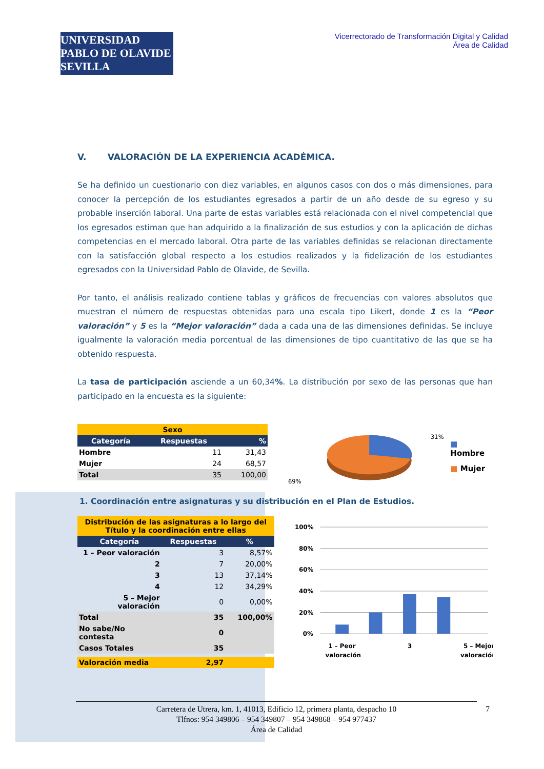UNIVERSIDAD PABLO DE OLAVIDE SEVILLA
Vicerrectorado de Transformación Digital y Calidad
Área de Calidad
V. VALORACIÓN DE LA EXPERIENCIA ACADÉMICA.
Se ha definido un cuestionario con diez variables, en algunos casos con dos o más dimensiones, para conocer la percepción de los estudiantes egresados a partir de un año desde de su egreso y su probable inserción laboral. Una parte de estas variables está relacionada con el nivel competencial que los egresados estiman que han adquirido a la finalización de sus estudios y con la aplicación de dichas competencias en el mercado laboral. Otra parte de las variables definidas se relacionan directamente con la satisfacción global respecto a los estudios realizados y la fidelización de los estudiantes egresados con la Universidad Pablo de Olavide, de Sevilla.
Por tanto, el análisis realizado contiene tablas y gráficos de frecuencias con valores absolutos que muestran el número de respuestas obtenidas para una escala tipo Likert, donde 1 es la “Peor valoración” y 5 es la “Mejor valoración” dada a cada una de las dimensiones definidas. Se incluye igualmente la valoración media porcentual de las dimensiones de tipo cuantitativo de las que se ha obtenido respuesta.
La tasa de participación asciende a un 60,34%. La distribución por sexo de las personas que han participado en la encuesta es la siguiente:
| Sexo | | |
| --- | --- | --- |
| Categoría | Respuestas | % |
| Hombre | 11 | 31,43 |
| Mujer | 24 | 68,57 |
| Total | 35 | 100,00 |
31%
69%
■ Hombre
■ Mujer
1. Coordinación entre asignaturas y su distribución en el Plan de Estudios.
| Distribución de las asignaturas a lo largo del Título y la coordinación entre ellas | | |
| --- | --- | --- |
| Categoría | Respuestas | % |
| 1 – Peor valoración | 3 | 8,57% |
| 2 | 7 | 20,00% |
| 3 | 13 | 37,14% |
| 4 | 12 | 34,29% |
| 5 – Mejor valoración | 0 | 0,00% |
| Total | 35 | 100,00% |
| No sabe/No contesta | 0 | |
| Casos Totales | 35 | |
| Valoración media | 2,97 | |
100%
80%
60%
40%
20%
0%
1 – Peor
valoración
3
5 – Mejor
valoración
Carretera de Utrera, km. 1, 41013, Edificio 12, primera planta, despacho 10
Tlfnos: 954 349806 – 954 349807 – 954 349868 – 954 977437
Área de Calidad
7